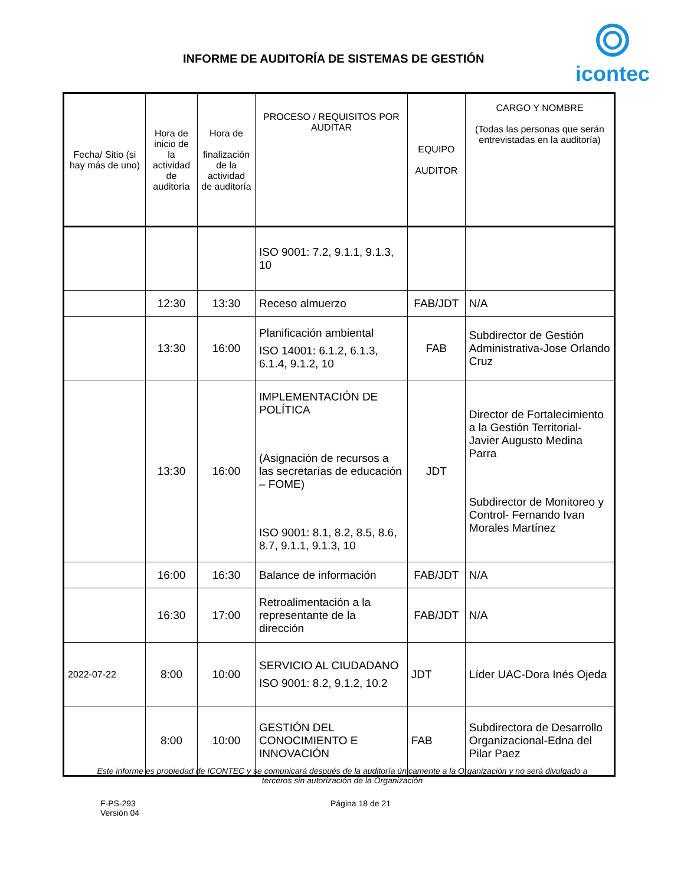INFORME DE AUDITORÍA DE SISTEMAS DE GESTIÓN
icontec
| Fecha/ Sitio (si hay más de uno) | Hora de inicio de la actividad de auditoría | Hora de finalización de la actividad de auditoría | PROCESO / REQUISITOS POR AUDITAR | EQUIPO AUDITOR | CARGO Y NOMBRE (Todas las personas que serán entrevistadas en la auditoría) |
| --- | --- | --- | --- | --- | --- |
| | | | ISO 9001: 7.2, 9.1.1, 9.1.3, 10 | | |
| | 12:30 | 13:30 | Receso almuerzo | FAB/JDT | N/A |
| | 13:30 | 16:00 | Planificación ambiental ISO 14001: 6.1.2, 6.1.3, 6.1.4, 9.1.2, 10 | FAB | Subdirector de Gestión Administrativa-Jose Orlando Cruz |
| | 13:30 | 16:00 | IMPLEMENTACIÓN DE POLÍTICA (Asignación de recursos a las secretarías de educación – FOME) ISO 9001: 8.1, 8.2, 8.5, 8.6, 8.7, 9.1.1, 9.1.3, 10 | JDT | Director de Fortalecimiento a la Gestión Territorial-Javier Augusto Medina Parra Subdirector de Monitoreo y Control- Fernando Ivan Morales Martínez |
| | 16:00 | 16:30 | Balance de información | FAB/JDT | N/A |
| | 16:30 | 17:00 | Retroalimentación a la representante de la dirección | FAB/JDT | N/A |
| 2022-07-22 | 8:00 | 10:00 | SERVICIO AL CIUDADANO ISO 9001: 8.2, 9.1.2, 10.2 | JDT | Líder UAC-Dora Inés Ojeda |
| | 8:00 | 10:00 | GESTIÓN DEL CONOCIMIENTO E INNOVACIÓN | FAB | Subdirectora de Desarrollo Organizacional-Edna del Pilar Paez |
Este informe es propiedad de ICONTEC y se comunicará después de la auditoría únicamente a la Organización y no será divulgado a terceros sin autorización de la Organización
F-PS-293
Versión 04
Página 18 de 21